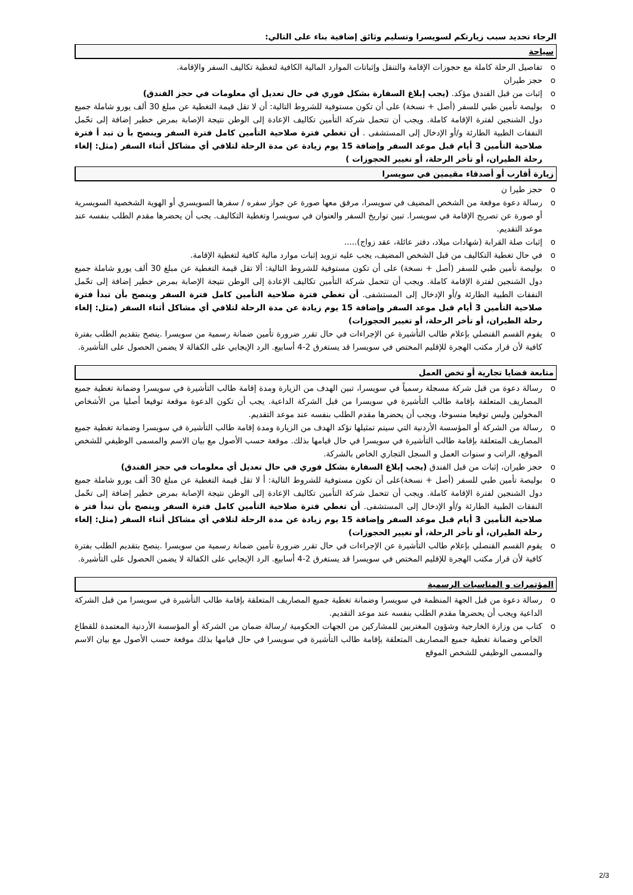الرجاء تحديد سبب زيارتكم لسويسرا وتسليم وثائق إضافية بناء على التالي:
سياحة
o تفاصيل الرحلة كاملة مع حجوزات الإقامة والتنقل وإثباتات الموارد المالية الكافية لتغطية تكاليف السفر والإقامة.
o حجز طيران
o إثبات من قبل الفندق مؤكد. (يجب إبلاغ السفارة بشكل فوري في حال تعديل أي معلومات في حجز الفندق)
o بوليصة تأمين طبي للسفر (أصل + نسخة) على أن تكون مستوفية للشروط التالية: أن لا تقل قيمة التغطية عن مبلغ 30 ألف يورو شاملة جميع دول الشنجين لفترة الإقامة كاملة. ويجب أن تتحمل شركة التأمين تكاليف الإعادة إلى الوطن نتيجة الإصابة بمرض خطير إضافة إلى تحّمل النفقات الطبية الطارئة و/أو الإدخال إلى المستشفى . أن تغطي فترة صلاحية التأمين كامل فترة السفر وينصح بأ ن تبد أ فترة صلاحية التأمين 3 أيام قبل موعد السفر وإضافة 15 يوم زيادة عن مدة الرحلة لتلافي أي مشاكل أثناء السفر (مثل: إلغاء رحلة الطيران، أو تأخر الرحلة، أو تغيير الحجوزات )
زيارة أقارب أو أصدقاء مقيمين في سويسرا
o حجز طيرا ن
o رسالة دعوة موقعة من الشخص المضيف في سويسرا، مرفق معها صورة عن جواز سفره / سفرها السويسري أو الهوية الشخصية السويسرية أو صورة عن تصريح الإقامة في سويسرا. تبين تواريخ السفر والعنوان في سويسرا وتغطية التكاليف. يجب أن يحضرها مقدم الطلب بنفسه عند موعد التقديم.
o إثبات صلة القرابة (شهادات ميلاد، دفتر عائلة، عقد زواج).....
o في حال تغطية التكاليف من قبل الشخص المضيف، يجب عليه تزويد إثبات موارد مالية كافية لتغطية الإقامة.
o بوليصة تأمين طبي للسفر (أصل + نسخة) على أن تكون مستوفية للشروط التالية: ألا تقل قيمة التغطية عن مبلغ 30 ألف يورو شاملة جميع دول الشنجين لفترة الإقامة كاملة. ويجب أن تتحمل شركة التأمين تكاليف الإعادة إلى الوطن نتيجة الإصابة بمرض خطير إضافة إلى تحّمل النفقات الطبية الطارئة و/أو الإدخال إلى المستشفى. أن تغطي فترة صلاحية التأمين كامل فترة السفر وينصح بأن تبدأ فترة صلاحية التأمين 3 أيام قبل موعد السفر وإضافة 15 يوم زيادة عن مدة الرحلة لتلافي أي مشاكل أثناء السفر (مثل: إلغاء رحلة الطيران، أو تأخر الرحلة، أو تغيير الحجوزات)
o يقوم القسم القنصلي بإعلام طالب التأشيرة عن الإجراءات في حال تقرر ضرورة تأمين ضمانة رسمية من سويسرا .ينصح بتقديم الطلب بفترة كافية لأن قرار مكتب الهجرة للإقليم المختص في سويسرا قد يستغرق 2-4 أسابيع. الرد الإيجابي على الكفالة لا يضمن الحصول على التأشيرة.
متابعة قضايا تجارية أو تخص العمل
o رسالة دعوة من قبل شركة مسجلة رسمياً في سويسرا، تبين الهدف من الزيارة ومدة إقامة طالب التأشيرة في سويسرا وضمانة تغطية جميع المصاريف المتعلقة بإقامة طالب التأشيرة في سويسرا من قبل الشركة الداعية. يجب أن تكون الدعوة موقعة توقيعا أصليا من الأشخاص المخولين وليس توقيعا منسوخا، ويجب أن يحضرها مقدم الطلب بنفسه عند موعد التقديم.
o رسالة من الشركة أو المؤسسة الأردنية التي سيتم تمثيلها تؤكد الهدف من الزيارة ومدة إقامة طالب التأشيرة في سويسرا وضمانة تغطية جميع المصاريف المتعلقة بإقامة طالب التأشيرة في سويسرا في حال قيامها بذلك. موقعة حسب الأصول مع بيان الاسم والمسمى الوظيفي للشخص الموقع، الراتب و سنوات العمل و السجل التجاري الخاص بالشركة.
o حجز طيران، إثبات من قبل الفندق (يجب إبلاغ السفارة بشكل فوري في حال تعديل أي معلومات في حجز الفندق)
o بوليصة تأمين طبي للسفر (أصل + نسخة)على أن تكون مستوفية للشروط التالية: أ لا تقل قيمة التغطية عن مبلغ 30 ألف يورو شاملة جميع دول الشنجين لفترة الإقامة كاملة. ويجب أن تتحمل شركة التأمين تكاليف الإعادة إلى الوطن نتيجة الإصابة بمرض خطير إضافة إلى تحّمل النفقات الطبية الطارئة و/أو الإدخال إلى المستشفى. أن تغطي فترة صلاحية التأمين كامل فترة السفر وينصح بأن تبدأ فتر ة صلاحية التأمين 3 أيام قبل موعد السفر وإضافة 15 يوم زيادة عن مدة الرحلة لتلافي أي مشاكل أثناء السفر (مثل: إلغاء رحلة الطيران، أو تأخر الرحلة، أو تغيير الحجوزات)
o يقوم القسم القنصلي بإعلام طالب التأشيرة عن الإجراءات في حال تقرر ضرورة تأمين ضمانة رسمية من سويسرا .ينصح بتقديم الطلب بفترة كافية لأن قرار مكتب الهجرة للإقليم المختص في سويسرا قد يستغرق 2-4 أسابيع. الرد الإيجابي على الكفالة لا يضمن الحصول على التأشيرة.
المؤتمرات و المناسبات الرسمية
o رسالة دعوة من قبل الجهة المنظمة في سويسرا وضمانة تغطية جميع المصاريف المتعلقة بإقامة طالب التأشيرة في سويسرا من قبل الشركة الداعية ويجب أن يحضرها مقدم الطلب بنفسه عند موعد التقديم.
o كتاب من وزارة الخارجية وشؤون المغتربين للمشاركين من الجهات الحكومية /رسالة ضمان من الشركة أو المؤسسة الأردنية المعتمدة للقطاع الخاص وضمانة تغطية جميع المصاريف المتعلقة بإقامة طالب التأشيرة في سويسرا في حال قيامها بذلك موقعة حسب الأصول مع بيان الاسم والمسمى الوظيفي للشخص الموقع
2/3